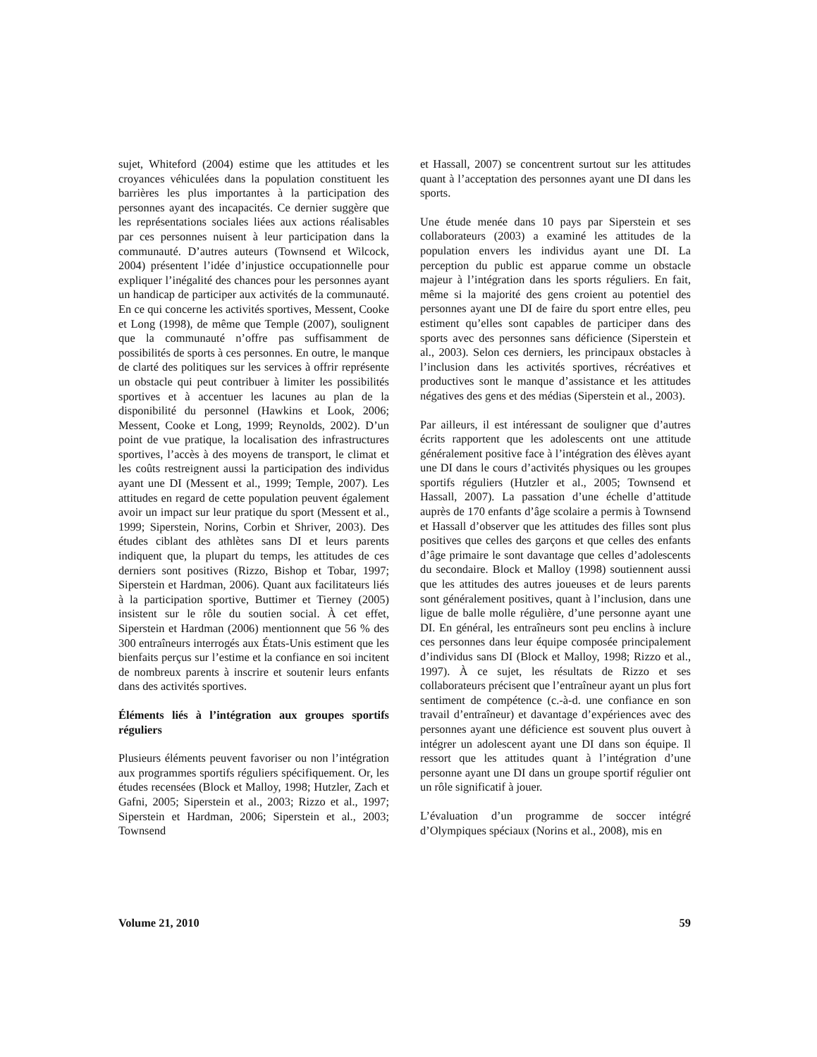sujet, Whiteford (2004) estime que les attitudes et les croyances véhiculées dans la population constituent les barrières les plus importantes à la participation des personnes ayant des incapacités. Ce dernier suggère que les représentations sociales liées aux actions réalisables par ces personnes nuisent à leur participation dans la communauté. D’autres auteurs (Townsend et Wilcock, 2004) présentent l’idée d’injustice occupationnelle pour expliquer l’inégalité des chances pour les personnes ayant un handicap de participer aux activités de la communauté. En ce qui concerne les activités sportives, Messent, Cooke et Long (1998), de même que Temple (2007), soulignent que la communauté n’offre pas suffisamment de possibilités de sports à ces personnes. En outre, le manque de clarté des politiques sur les services à offrir représente un obstacle qui peut contribuer à limiter les possibilités sportives et à accentuer les lacunes au plan de la disponibilité du personnel (Hawkins et Look, 2006; Messent, Cooke et Long, 1999; Reynolds, 2002). D’un point de vue pratique, la localisation des infrastructures sportives, l’accès à des moyens de transport, le climat et les coûts restreignent aussi la participation des individus ayant une DI (Messent et al., 1999; Temple, 2007). Les attitudes en regard de cette population peuvent également avoir un impact sur leur pratique du sport (Messent et al., 1999; Siperstein, Norins, Corbin et Shriver, 2003). Des études ciblant des athlètes sans DI et leurs parents indiquent que, la plupart du temps, les attitudes de ces derniers sont positives (Rizzo, Bishop et Tobar, 1997; Siperstein et Hardman, 2006). Quant aux facilitateurs liés à la participation sportive, Buttimer et Tierney (2005) insistent sur le rôle du soutien social. À cet effet, Siperstein et Hardman (2006) mentionnent que 56 % des 300 entraîneurs interrogés aux États-Unis estiment que les bienfaits perçus sur l’estime et la confiance en soi incitent de nombreux parents à inscrire et soutenir leurs enfants dans des activités sportives.
Éléments liés à l’intégration aux groupes sportifs réguliers
Plusieurs éléments peuvent favoriser ou non l’intégration aux programmes sportifs réguliers spécifiquement. Or, les études recensées (Block et Malloy, 1998; Hutzler, Zach et Gafni, 2005; Siperstein et al., 2003; Rizzo et al., 1997; Siperstein et Hardman, 2006; Siperstein et al., 2003; Townsend
et Hassall, 2007) se concentrent surtout sur les attitudes quant à l’acceptation des personnes ayant une DI dans les sports.
Une étude menée dans 10 pays par Siperstein et ses collaborateurs (2003) a examiné les attitudes de la population envers les individus ayant une DI. La perception du public est apparue comme un obstacle majeur à l’intégration dans les sports réguliers. En fait, même si la majorité des gens croient au potentiel des personnes ayant une DI de faire du sport entre elles, peu estiment qu’elles sont capables de participer dans des sports avec des personnes sans déficience (Siperstein et al., 2003). Selon ces derniers, les principaux obstacles à l’inclusion dans les activités sportives, récréatives et productives sont le manque d’assistance et les attitudes négatives des gens et des médias (Siperstein et al., 2003).
Par ailleurs, il est intéressant de souligner que d’autres écrits rapportent que les adolescents ont une attitude généralement positive face à l’intégration des élèves ayant une DI dans le cours d’activités physiques ou les groupes sportifs réguliers (Hutzler et al., 2005; Townsend et Hassall, 2007). La passation d’une échelle d’attitude auprès de 170 enfants d’âge scolaire a permis à Townsend et Hassall d’observer que les attitudes des filles sont plus positives que celles des garçons et que celles des enfants d’âge primaire le sont davantage que celles d’adolescents du secondaire. Block et Malloy (1998) soutiennent aussi que les attitudes des autres joueuses et de leurs parents sont généralement positives, quant à l’inclusion, dans une ligue de balle molle régulière, d’une personne ayant une DI. En général, les entraîneurs sont peu enclins à inclure ces personnes dans leur équipe composée principalement d’individus sans DI (Block et Malloy, 1998; Rizzo et al., 1997). À ce sujet, les résultats de Rizzo et ses collaborateurs précisent que l’entraîneur ayant un plus fort sentiment de compétence (c.-à-d. une confiance en son travail d’entraîneur) et davantage d’expériences avec des personnes ayant une déficience est souvent plus ouvert à intégrer un adolescent ayant une DI dans son équipe. Il ressort que les attitudes quant à l’intégration d’une personne ayant une DI dans un groupe sportif régulier ont un rôle significatif à jouer.
L’évaluation d’un programme de soccer intégré d’Olympiques spéciaux (Norins et al., 2008), mis en
Volume 21, 2010 59